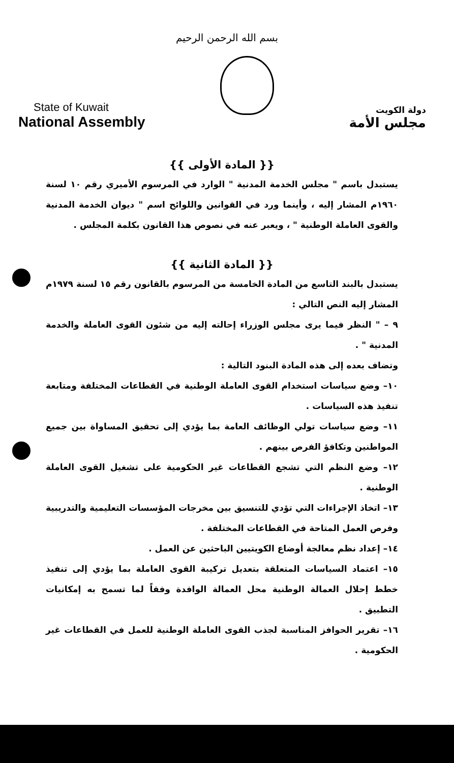بسم الله الرحمن الرحيم
State of Kuwait
National Assembly
دولة الكويت
مجلس الأمة
{{ المادة الأولى }}
يستبدل باسم " مجلس الخدمة المدنية " الوارد في المرسوم الأميري رقم ١٠ لسنة ١٩٦٠م المشار إليه ، وأينما ورد في القوانين واللوائح اسم " ديوان الخدمة المدنية والقوى العاملة الوطنية " ، ويعبر عنه في نصوص هذا القانون بكلمة المجلس .
{{ المادة الثانية }}
يستبدل بالبند التاسع من المادة الخامسة من المرسوم بالقانون رقم ١٥ لسنة ١٩٧٩م المشار إليه النص التالي :
٩ – " النظر فيما يرى مجلس الوزراء إحالته إليه من شئون القوى العاملة والخدمة المدنية " .
وتضاف بعده إلى هذه المادة البنود التالية :
١٠– وضع سياسات استخدام القوى العاملة الوطنية في القطاعات المختلفة ومتابعة تنفيذ هذه السياسات .
١١– وضع سياسات تولي الوظائف العامة بما يؤدي إلى تحقيق المساواة بين جميع المواطنين وتكافؤ الفرص بينهم .
١٢– وضع النظم التي تشجع القطاعات غير الحكومية على تشغيل القوى العاملة الوطنية .
١٣– اتخاذ الإجراءات التي تؤدي للتنسيق بين مخرجات المؤسسات التعليمية والتدريبية وفرص العمل المتاحة في القطاعات المختلفة .
١٤– إعداد نظم معالجة أوضاع الكويتيين الباحثين عن العمل .
١٥– اعتماد السياسات المتعلقة بتعديل تركيبة القوى العاملة بما يؤدي إلى تنفيذ خطط إحلال العمالة الوطنية محل العمالة الوافدة وفقاً لما تسمح به إمكانيات التطبيق .
١٦– تقرير الحوافز المناسبة لجذب القوى العاملة الوطنية للعمل في القطاعات غير الحكومية .